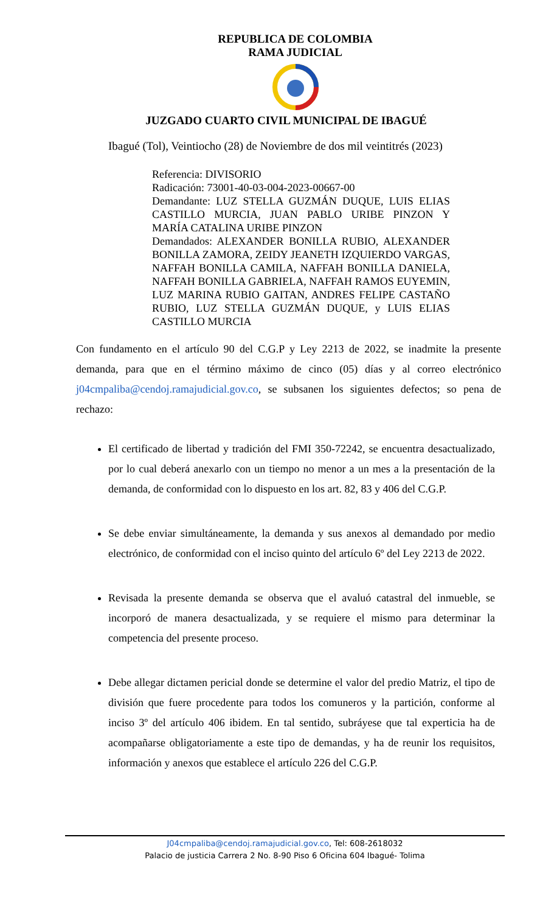REPUBLICA DE COLOMBIA
RAMA JUDICIAL
JUZGADO CUARTO CIVIL MUNICIPAL DE IBAGUÉ
Ibagué (Tol), Veintiocho (28) de Noviembre de dos mil veintitrés (2023)
Referencia: DIVISORIO
Radicación: 73001-40-03-004-2023-00667-00
Demandante: LUZ STELLA GUZMÁN DUQUE, LUIS ELIAS CASTILLO MURCIA, JUAN PABLO URIBE PINZON Y MARÍA CATALINA URIBE PINZON
Demandados: ALEXANDER BONILLA RUBIO, ALEXANDER BONILLA ZAMORA, ZEIDY JEANETH IZQUIERDO VARGAS, NAFFAH BONILLA CAMILA, NAFFAH BONILLA DANIELA, NAFFAH BONILLA GABRIELA, NAFFAH RAMOS EUYEMIN, LUZ MARINA RUBIO GAITAN, ANDRES FELIPE CASTAÑO RUBIO, LUZ STELLA GUZMÁN DUQUE, y LUIS ELIAS CASTILLO MURCIA
Con fundamento en el artículo 90 del C.G.P y Ley 2213 de 2022, se inadmite la presente demanda, para que en el término máximo de cinco (05) días y al correo electrónico j04cmpaliba@cendoj.ramajudicial.gov.co, se subsanen los siguientes defectos; so pena de rechazo:
El certificado de libertad y tradición del FMI 350-72242, se encuentra desactualizado, por lo cual deberá anexarlo con un tiempo no menor a un mes a la presentación de la demanda, de conformidad con lo dispuesto en los art. 82, 83 y 406 del C.G.P.
Se debe enviar simultáneamente, la demanda y sus anexos al demandado por medio electrónico, de conformidad con el inciso quinto del artículo 6º del Ley 2213 de 2022.
Revisada la presente demanda se observa que el avaluó catastral del inmueble, se incorporó de manera desactualizada, y se requiere el mismo para determinar la competencia del presente proceso.
Debe allegar dictamen pericial donde se determine el valor del predio Matriz, el tipo de división que fuere procedente para todos los comuneros y la partición, conforme al inciso 3º del artículo 406 ibidem. En tal sentido, subráyese que tal experticia ha de acompañarse obligatoriamente a este tipo de demandas, y ha de reunir los requisitos, información y anexos que establece el artículo 226 del C.G.P.
J04cmpaliba@cendoj.ramajudicial.gov.co, Tel: 608-2618032
Palacio de justicia Carrera 2 No. 8-90 Piso 6 Oficina 604 Ibagué- Tolima